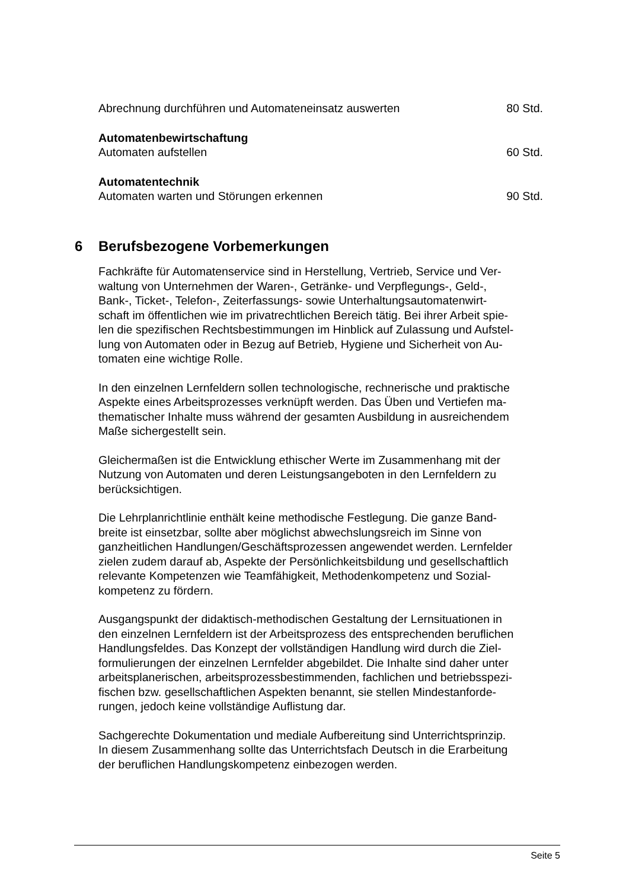Abrechnung durchführen und Automateneinsatz auswerten 80 Std.
Automatenbewirtschaftung
Automaten aufstellen 60 Std.
Automatentechnik
Automaten warten und Störungen erkennen 90 Std.
6 Berufsbezogene Vorbemerkungen
Fachkräfte für Automatenservice sind in Herstellung, Vertrieb, Service und Ver-
waltung von Unternehmen der Waren-, Getränke- und Verpflegungs-, Geld-,
Bank-, Ticket-, Telefon-, Zeiterfassungs- sowie Unterhaltungsautomatenwirt-
schaft im öffentlichen wie im privatrechtlichen Bereich tätig. Bei ihrer Arbeit spie-
len die spezifischen Rechtsbestimmungen im Hinblick auf Zulassung und Aufstel-
lung von Automaten oder in Bezug auf Betrieb, Hygiene und Sicherheit von Au-
tomaten eine wichtige Rolle.
In den einzelnen Lernfeldern sollen technologische, rechnerische und praktische
Aspekte eines Arbeitsprozesses verknüpft werden. Das Üben und Vertiefen ma-
thematischer Inhalte muss während der gesamten Ausbildung in ausreichendem
Maße sichergestellt sein.
Gleichermaßen ist die Entwicklung ethischer Werte im Zusammenhang mit der
Nutzung von Automaten und deren Leistungsangeboten in den Lernfeldern zu
berücksichtigen.
Die Lehrplanrichtlinie enthält keine methodische Festlegung. Die ganze Band-
breite ist einsetzbar, sollte aber möglichst abwechslungsreich im Sinne von
ganzheitlichen Handlungen/Geschäftsprozessen angewendet werden. Lernfelder
zielen zudem darauf ab, Aspekte der Persönlichkeitsbildung und gesellschaftlich
relevante Kompetenzen wie Teamfähigkeit, Methodenkompetenz und Sozial-
kompetenz zu fördern.
Ausgangspunkt der didaktisch-methodischen Gestaltung der Lernsituationen in
den einzelnen Lernfeldern ist der Arbeitsprozess des entsprechenden beruflichen
Handlungsfeldes. Das Konzept der vollständigen Handlung wird durch die Ziel-
formulierungen der einzelnen Lernfelder abgebildet. Die Inhalte sind daher unter
arbeitsplanerischen, arbeitsprozessbestimmenden, fachlichen und betriebsspezi-
fischen bzw. gesellschaftlichen Aspekten benannt, sie stellen Mindestanforde-
rungen, jedoch keine vollständige Auflistung dar.
Sachgerechte Dokumentation und mediale Aufbereitung sind Unterrichtsprinzip.
In diesem Zusammenhang sollte das Unterrichtsfach Deutsch in die Erarbeitung
der beruflichen Handlungskompetenz einbezogen werden.
Seite 5